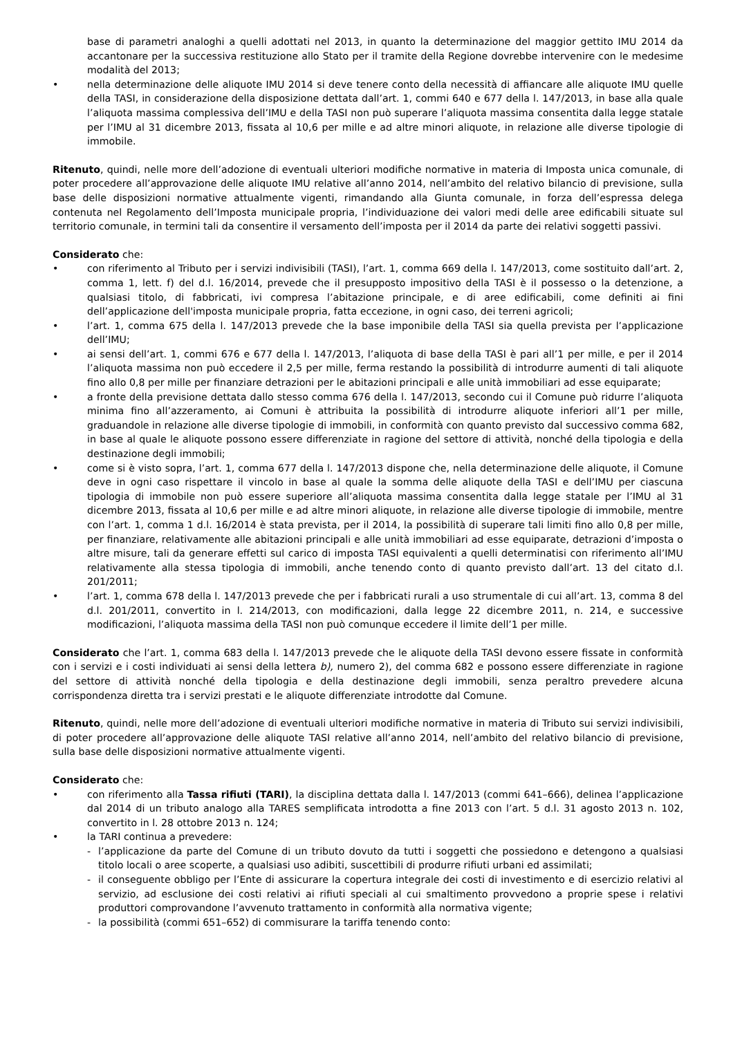base di parametri analoghi a quelli adottati nel 2013, in quanto la determinazione del maggior gettito IMU 2014 da accantonare per la successiva restituzione allo Stato per il tramite della Regione dovrebbe intervenire con le medesime modalità del 2013;
• nella determinazione delle aliquote IMU 2014 si deve tenere conto della necessità di affiancare alle aliquote IMU quelle della TASI, in considerazione della disposizione dettata dall’art. 1, commi 640 e 677 della l. 147/2013, in base alla quale l’aliquota massima complessiva dell’IMU e della TASI non può superare l’aliquota massima consentita dalla legge statale per l’IMU al 31 dicembre 2013, fissata al 10,6 per mille e ad altre minori aliquote, in relazione alle diverse tipologie di immobile.
Ritenuto, quindi, nelle more dell’adozione di eventuali ulteriori modifiche normative in materia di Imposta unica comunale, di poter procedere all’approvazione delle aliquote IMU relative all’anno 2014, nell’ambito del relativo bilancio di previsione, sulla base delle disposizioni normative attualmente vigenti, rimandando alla Giunta comunale, in forza dell’espressa delega contenuta nel Regolamento dell’Imposta municipale propria, l’individuazione dei valori medi delle aree edificabili situate sul territorio comunale, in termini tali da consentire il versamento dell’imposta per il 2014 da parte dei relativi soggetti passivi.
Considerato che:
• con riferimento al Tributo per i servizi indivisibili (TASI), l’art. 1, comma 669 della l. 147/2013, come sostituito dall’art. 2, comma 1, lett. f) del d.l. 16/2014, prevede che il presupposto impositivo della TASI è il possesso o la detenzione, a qualsiasi titolo, di fabbricati, ivi compresa l’abitazione principale, e di aree edificabili, come definiti ai fini dell’applicazione dell'imposta municipale propria, fatta eccezione, in ogni caso, dei terreni agricoli;
• l’art. 1, comma 675 della l. 147/2013 prevede che la base imponibile della TASI sia quella prevista per l’applicazione dell’IMU;
• ai sensi dell’art. 1, commi 676 e 677 della l. 147/2013, l’aliquota di base della TASI è pari all’1 per mille, e per il 2014 l’aliquota massima non può eccedere il 2,5 per mille, ferma restando la possibilità di introdurre aumenti di tali aliquote fino allo 0,8 per mille per finanziare detrazioni per le abitazioni principali e alle unità immobiliari ad esse equiparate;
• a fronte della previsione dettata dallo stesso comma 676 della l. 147/2013, secondo cui il Comune può ridurre l’aliquota minima fino all’azzeramento, ai Comuni è attribuita la possibilità di introdurre aliquote inferiori all’1 per mille, graduandole in relazione alle diverse tipologie di immobili, in conformità con quanto previsto dal successivo comma 682, in base al quale le aliquote possono essere differenziate in ragione del settore di attività, nonché della tipologia e della destinazione degli immobili;
• come si è visto sopra, l’art. 1, comma 677 della l. 147/2013 dispone che, nella determinazione delle aliquote, il Comune deve in ogni caso rispettare il vincolo in base al quale la somma delle aliquote della TASI e dell’IMU per ciascuna tipologia di immobile non può essere superiore all’aliquota massima consentita dalla legge statale per l’IMU al 31 dicembre 2013, fissata al 10,6 per mille e ad altre minori aliquote, in relazione alle diverse tipologie di immobile, mentre con l’art. 1, comma 1 d.l. 16/2014 è stata prevista, per il 2014, la possibilità di superare tali limiti fino allo 0,8 per mille, per finanziare, relativamente alle abitazioni principali e alle unità immobiliari ad esse equiparate, detrazioni d’imposta o altre misure, tali da generare effetti sul carico di imposta TASI equivalenti a quelli determinatisi con riferimento all’IMU relativamente alla stessa tipologia di immobili, anche tenendo conto di quanto previsto dall’art. 13 del citato d.l. 201/2011;
• l’art. 1, comma 678 della l. 147/2013 prevede che per i fabbricati rurali a uso strumentale di cui all’art. 13, comma 8 del d.l. 201/2011, convertito in l. 214/2013, con modificazioni, dalla legge 22 dicembre 2011, n. 214, e successive modificazioni, l’aliquota massima della TASI non può comunque eccedere il limite dell’1 per mille.
Considerato che l’art. 1, comma 683 della l. 147/2013 prevede che le aliquote della TASI devono essere fissate in conformità con i servizi e i costi individuati ai sensi della lettera b), numero 2), del comma 682 e possono essere differenziate in ragione del settore di attività nonché della tipologia e della destinazione degli immobili, senza peraltro prevedere alcuna corrispondenza diretta tra i servizi prestati e le aliquote differenziate introdotte dal Comune.
Ritenuto, quindi, nelle more dell’adozione di eventuali ulteriori modifiche normative in materia di Tributo sui servizi indivisibili, di poter procedere all’approvazione delle aliquote TASI relative all’anno 2014, nell’ambito del relativo bilancio di previsione, sulla base delle disposizioni normative attualmente vigenti.
Considerato che:
• con riferimento alla Tassa rifiuti (TARI), la disciplina dettata dalla l. 147/2013 (commi 641–666), delinea l’applicazione dal 2014 di un tributo analogo alla TARES semplificata introdotta a fine 2013 con l’art. 5 d.l. 31 agosto 2013 n. 102, convertito in l. 28 ottobre 2013 n. 124;
• la TARI continua a prevedere:
- l’applicazione da parte del Comune di un tributo dovuto da tutti i soggetti che possiedono e detengono a qualsiasi titolo locali o aree scoperte, a qualsiasi uso adibiti, suscettibili di produrre rifiuti urbani ed assimilati;
- il conseguente obbligo per l’Ente di assicurare la copertura integrale dei costi di investimento e di esercizio relativi al servizio, ad esclusione dei costi relativi ai rifiuti speciali al cui smaltimento provvedono a proprie spese i relativi produttori comprovandone l’avvenuto trattamento in conformità alla normativa vigente;
- la possibilità (commi 651–652) di commisurare la tariffa tenendo conto: